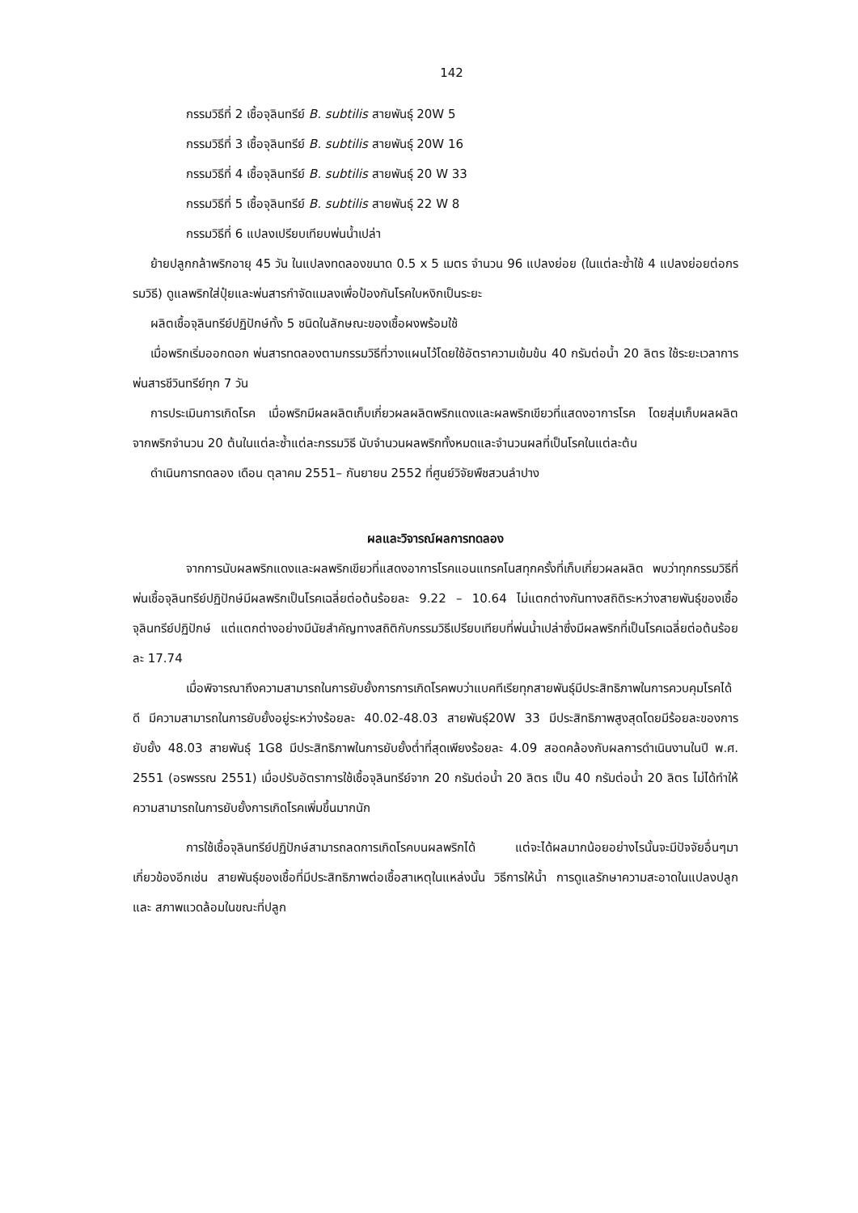142
กรรมวิธีที่ 2 เชื้อจุลินทรีย์ B. subtilis สายพันธุ์ 20W 5
กรรมวิธีที่ 3 เชื้อจุลินทรีย์ B. subtilis สายพันธุ์ 20W 16
กรรมวิธีที่ 4 เชื้อจุลินทรีย์ B. subtilis สายพันธุ์ 20 W 33
กรรมวิธีที่ 5 เชื้อจุลินทรีย์ B. subtilis สายพันธุ์ 22 W 8
กรรมวิธีที่ 6 แปลงเปรียบเทียบพ่นน้ำเปล่า
ย้ายปลูกกล้าพริกอายุ 45 วัน ในแปลงทดลองขนาด 0.5 x 5 เมตร จำนวน 96 แปลงย่อย (ในแต่ละซ้ำใช้ 4 แปลงย่อยต่อกรรมวิธี) ดูแลพริกใส่ปุ๋ยและพ่นสารกำจัดแมลงเพื่อป้องกันโรคใบหงิกเป็นระยะ
ผลิตเชื้อจุลินทรีย์ปฏิปักษ์ทั้ง 5 ชนิดในลักษณะของเชื้อผงพร้อมใช้
เมื่อพริกเริ่มออกดอก พ่นสารทดลองตามกรรมวิธีที่วางแผนไว้โดยใช้อัตราความเข้มข้น 40 กรัมต่อน้ำ 20 ลิตร ใช้ระยะเวลาการพ่นสารชีวินทรีย์ทุก 7 วัน
การประเมินการเกิดโรค เมื่อพริกมีผลผลิตเก็บเกี่ยวผลผลิตพริกแดงและผลพริกเขียวที่แสดงอาการโรค โดยสุ่มเก็บผลผลิตจากพริกจำนวน 20 ต้นในแต่ละซ้ำแต่ละกรรมวิธี นับจำนวนผลพริกทั้งหมดและจำนวนผลที่เป็นโรคในแต่ละต้น
ดำเนินการทดลอง เดือน ตุลาคม 2551– กันยายน 2552 ที่ศูนย์วิจัยพืชสวนลำปาง
ผลและวิจารณ์ผลการทดลอง
จากการนับผลพริกแดงและผลพริกเขียวที่แสดงอาการโรคแอนแทรคโนสทุกครั้งที่เก็บเกี่ยวผลผลิต พบว่าทุกกรรมวิธีที่พ่นเชื้อจุลินทรีย์ปฏิปักษ์มีผลพริกเป็นโรคเฉลี่ยต่อต้นร้อยละ 9.22 – 10.64 ไม่แตกต่างกันทางสถิติระหว่างสายพันธุ์ของเชื้อจุลินทรีย์ปฏิปักษ์ แต่แตกต่างอย่างมีนัยสำคัญทางสถิติกับกรรมวิธีเปรียบเทียบที่พ่นน้ำเปล่าซึ่งมีผลพริกที่เป็นโรคเฉลี่ยต่อต้นร้อยละ 17.74
เมื่อพิจารณาถึงความสามารถในการยับยั้งการการเกิดโรคพบว่าแบคทีเรียทุกสายพันธุ์มีประสิทธิภาพในการควบคุมโรคได้ดี มีความสามารถในการยับยั้งอยู่ระหว่างร้อยละ 40.02-48.03 สายพันธุ์20W 33 มีประสิทธิภาพสูงสุดโดยมีร้อยละของการยับยั้ง 48.03 สายพันธุ์ 1G8 มีประสิทธิภาพในการยับยั้งต่ำที่สุดเพียงร้อยละ 4.09 สอดคล้องกับผลการดำเนินงานในปี พ.ศ. 2551 (อรพรรณ 2551) เมื่อปรับอัตราการใช้เชื้อจุลินทรีย์จาก 20 กรัมต่อน้ำ 20 ลิตร เป็น 40 กรัมต่อน้ำ 20 ลิตร ไม่ได้ทำให้ความสามารถในการยับยั้งการเกิดโรคเพิ่มขึ้นมากนัก
การใช้เชื้อจุลินทรีย์ปฏิปักษ์สามารถลดการเกิดโรคบนผลพริกได้ แต่จะได้ผลมากน้อยอย่างไรนั้นจะมีปัจจัยอื่นๆมาเกี่ยวข้องอีกเช่น สายพันธุ์ของเชื้อที่มีประสิทธิภาพต่อเชื้อสาเหตุในแหล่งนั้น วิธีการให้น้ำ การดูแลรักษาความสะอาดในแปลงปลูก และ สภาพแวดล้อมในขณะที่ปลูก